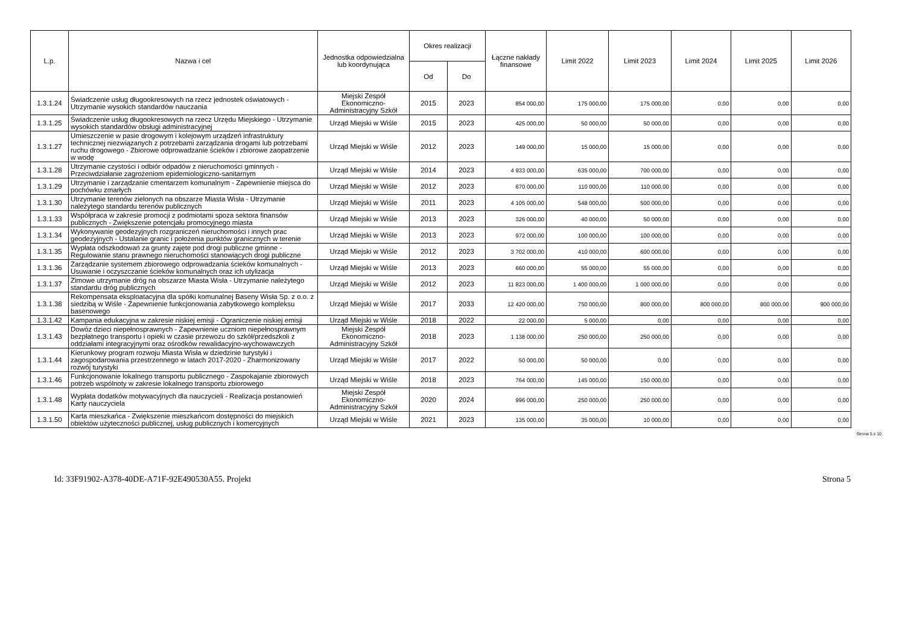| L.p. | Nazwa i cel | Jednostka odpowiedzialna lub koordynująca | Okres realizacji | | Łączne nakłady finansowe | Limit 2022 | Limit 2023 | Limit 2024 | Limit 2025 | Limit 2026 |
| --- | --- | --- | --- | --- | --- | --- | --- | --- | --- | --- |
| | | | Od | Do | | | | | | |
| 1.3.1.24 | Świadczenie usług długookresowych na rzecz jednostek oświatowych - Utrzymanie wysokich standardów nauczania | Miejski Zespół Ekonomiczno-Administracyjny Szkół | 2015 | 2023 | 854 000,00 | 175 000,00 | 175 000,00 | 0,00 | 0,00 | 0,00 |
| 1.3.1.25 | Świadczenie usług długookresowych na rzecz Urzędu Miejskiego - Utrzymanie wysokich standardów obsługi administracyjnej | Urząd Miejski w Wiśle | 2015 | 2023 | 425 000,00 | 50 000,00 | 50 000,00 | 0,00 | 0,00 | 0,00 |
| 1.3.1.27 | Umieszczenie w pasie drogowym i kolejowym urządzeń infrastruktury technicznej niezwiązanych z potrzebami zarządzania drogami lub potrzebami ruchu drogowego - Zbiorowe odprowadzanie ścieków i zbiorowe zaopatrzenie w wodę | Urząd Miejski w Wiśle | 2012 | 2023 | 149 000,00 | 15 000,00 | 15 000,00 | 0,00 | 0,00 | 0,00 |
| 1.3.1.28 | Utrzymanie czystości i odbiór odpadów z nieruchomości gminnych - Przeciwdziałanie zagrożeniom epidemiologiczno-sanitarnym | Urząd Miejski w Wiśle | 2014 | 2023 | 4 933 000,00 | 635 000,00 | 700 000,00 | 0,00 | 0,00 | 0,00 |
| 1.3.1.29 | Utrzymanie i zarządzanie cmentarzem komunalnym - Zapewnienie miejsca do pochówku zmarłych | Urząd Miejski w Wiśle | 2012 | 2023 | 670 000,00 | 110 000,00 | 110 000,00 | 0,00 | 0,00 | 0,00 |
| 1.3.1.30 | Utrzymanie terenów zielonych na obszarze Miasta Wisła - Utrzymanie należytego standardu terenów publicznych | Urząd Miejski w Wiśle | 2011 | 2023 | 4 105 000,00 | 548 000,00 | 500 000,00 | 0,00 | 0,00 | 0,00 |
| 1.3.1.33 | Współpraca w zakresie promocji z podmiotami spoza sektora finansów publicznych - Zwiększenie potencjału promocyjnego miasta | Urząd Miejski w Wiśle | 2013 | 2023 | 326 000,00 | 40 000,00 | 50 000,00 | 0,00 | 0,00 | 0,00 |
| 1.3.1.34 | Wykonywanie geodezyjnych rozgraniczeń nieruchomości i innych prac geodezyjnych - Ustalanie granic i położenia punktów granicznych w terenie | Urząd Miejski w Wiśle | 2013 | 2023 | 972 000,00 | 100 000,00 | 100 000,00 | 0,00 | 0,00 | 0,00 |
| 1.3.1.35 | Wypłata odszkodowań za grunty zajęte pod drogi publiczne gminne - Regulowanie stanu prawnego nieruchomości stanowiących drogi publiczne | Urząd Miejski w Wiśle | 2012 | 2023 | 3 702 000,00 | 410 000,00 | 600 000,00 | 0,00 | 0,00 | 0,00 |
| 1.3.1.36 | Zarządzanie systemem zbiorowego odprowadzania ścieków komunalnych - Usuwanie i oczyszczanie ścieków komunalnych oraz ich utylizacja | Urząd Miejski w Wiśle | 2013 | 2023 | 660 000,00 | 55 000,00 | 55 000,00 | 0,00 | 0,00 | 0,00 |
| 1.3.1.37 | Zimowe utrzymanie dróg na obszarze Miasta Wisła - Utrzymanie należytego standardu dróg publicznych | Urząd Miejski w Wiśle | 2012 | 2023 | 11 823 000,00 | 1 400 000,00 | 1 000 000,00 | 0,00 | 0,00 | 0,00 |
| 1.3.1.38 | Rekompensata eksploatacyjna dla spółki komunalnej Baseny Wisła Sp. z o.o. z siedzibą w Wiśle - Zapewnienie funkcjonowania zabytkowego kompleksu basenowego | Urząd Miejski w Wiśle | 2017 | 2033 | 12 420 000,00 | 750 000,00 | 800 000,00 | 800 000,00 | 800 000,00 | 900 000,00 |
| 1.3.1.42 | Kampania edukacyjna w zakresie niskiej emisji - Ograniczenie niskiej emisji | Urząd Miejski w Wiśle | 2018 | 2022 | 22 000,00 | 5 000,00 | 0,00 | 0,00 | 0,00 | 0,00 |
| 1.3.1.43 | Dowóz dzieci niepełnosprawnych - Zapewnienie uczniom niepełnosprawnym bezpłatnego transportu i opieki w czasie przewozu do szkół/przedszkoli z oddziałami integracyjnymi oraz ośrodków rewalidacyjno-wychowawczych | Miejski Zespół Ekonomiczno-Administracyjny Szkół | 2018 | 2023 | 1 138 000,00 | 250 000,00 | 250 000,00 | 0,00 | 0,00 | 0,00 |
| 1.3.1.44 | Kierunkowy program rozwoju Miasta Wisła w dziedzinie turystyki i zagospodarowania przestrzennego w latach 2017-2020 - Zharmonizowany rozwój turystyki | Urząd Miejski w Wiśle | 2017 | 2022 | 50 000,00 | 50 000,00 | 0,00 | 0,00 | 0,00 | 0,00 |
| 1.3.1.46 | Funkcjonowanie lokalnego transportu publicznego - Zaspokajanie zbiorowych potrzeb wspólnoty w zakresie lokalnego transportu zbiorowego | Urząd Miejski w Wiśle | 2018 | 2023 | 764 000,00 | 145 000,00 | 150 000,00 | 0,00 | 0,00 | 0,00 |
| 1.3.1.48 | Wypłata dodatków motywacyjnych dla nauczycieli - Realizacja postanowień Karty nauczyciela | Miejski Zespół Ekonomiczno-Administracyjny Szkół | 2020 | 2024 | 996 000,00 | 250 000,00 | 250 000,00 | 0,00 | 0,00 | 0,00 |
| 1.3.1.50 | Karta mieszkańca - Zwiększenie mieszkańcom dostępności do miejskich obiektów użyteczności publicznej, usług publicznych i komercyjnych | Urząd Miejski w Wiśle | 2021 | 2023 | 135 000,00 | 35 000,00 | 10 000,00 | 0,00 | 0,00 | 0,00 |
Strona 5 z 10
Id: 33F91902-A378-40DE-A71F-92E490530A55. Projekt Strona 5